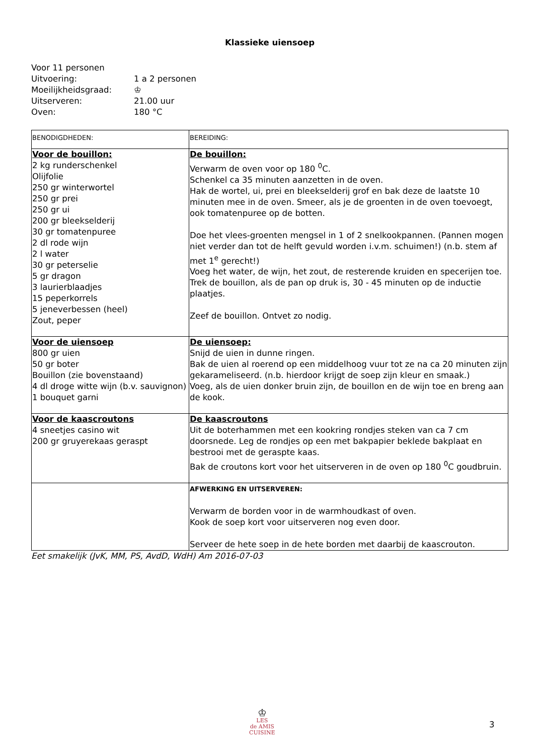Klassieke uiensoep
Voor 11 personen
Uitvoering: 1 a 2 personen
Moeilijkheidsgraad: ♔
Uitserveren: 21.00 uur
Oven: 180 °C
| BENODIGDHEDEN: | BEREIDING: |
| Voor de bouillon: 2 kg runderschenkel Olijfolie 250 gr winterwortel 250 gr prei 250 gr ui 200 gr bleekselderij 30 gr tomatenpuree 2 dl rode wijn 2 l water 30 gr peterselie 5 gr dragon 3 laurierblaadjes 15 peperkorrels 5 jeneverbessen (heel) Zout, peper | De bouillon: Verwarm de oven voor op 180 <sup>0</sup>C. Schenkel ca 35 minuten aanzetten in de oven. Hak de wortel, ui, prei en bleekselderij grof en bak deze de laatste 10 minuten mee in de oven. Smeer, als je de groenten in de oven toevoegt, ook tomatenpuree op de botten. Doe het vlees-groenten mengsel in 1 of 2 snelkookpannen. (Pannen mogen niet verder dan tot de helft gevuld worden i.v.m. schuimen!) (n.b. stem af met 1<sup>e</sup> gerecht!) Voeg het water, de wijn, het zout, de resterende kruiden en specerijen toe. Trek de bouillon, als de pan op druk is, 30 - 45 minuten op de inductie plaatjes. Zeef de bouillon. Ontvet zo nodig. |
| Voor de uiensoep 800 gr uien 50 gr boter Bouillon (zie bovenstaand) 4 dl droge witte wijn (b.v. sauvignon) 1 bouquet garni | De uiensoep: Snijd de uien in dunne ringen. Bak de uien al roerend op een middelhoog vuur tot ze na ca 20 minuten zijn gekarameliseerd. (n.b. hierdoor krijgt de soep zijn kleur en smaak.) Voeg, als de uien donker bruin zijn, de bouillon en de wijn toe en breng aan de kook. |
| Voor de kaascroutons 4 sneetjes casino wit 200 gr gruyerekaas geraspt | De kaascroutons Uit de boterhammen met een kookring rondjes steken van ca 7 cm doorsnede. Leg de rondjes op een met bakpapier beklede bakplaat en bestrooi met de geraspte kaas. Bak de croutons kort voor het uitserveren in de oven op 180 <sup>0</sup>C goudbruin. |
| | AFWERKING EN UITSERVEREN: Verwarm de borden voor in de warmhoudkast of oven. Kook de soep kort voor uitserveren nog even door. Serveer de hete soep in de hete borden met daarbij de kaascrouton. |
Eet smakelijk (JvK, MM, PS, AvdD, WdH) Am 2016-07-03
♔
LES
de AMIS
CUISINE
3